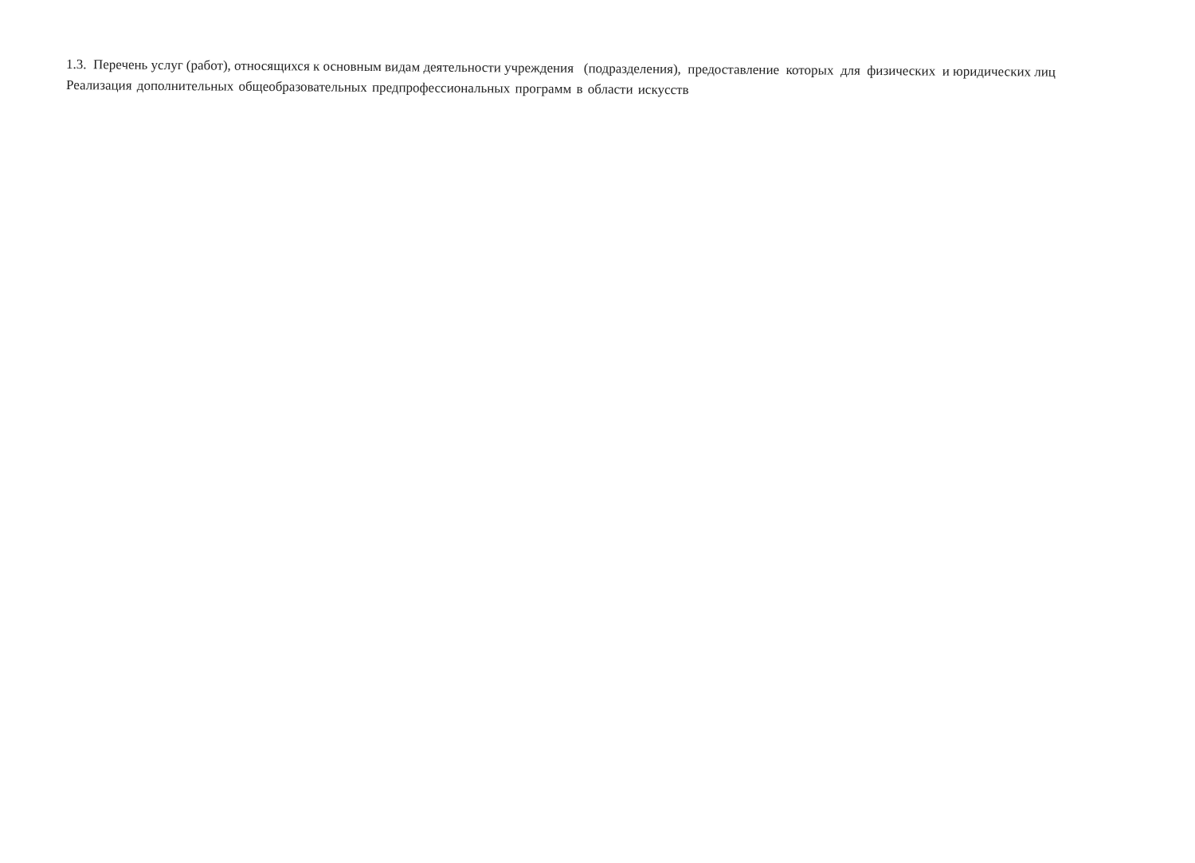1.3. Перечень услуг (работ), относящихся к основным видам деятельности учреждения (подразделения), предоставление которых для физических и юридических лиц
Реализация дополнительных общеобразовательных предпрофессиональных программ в области искусств